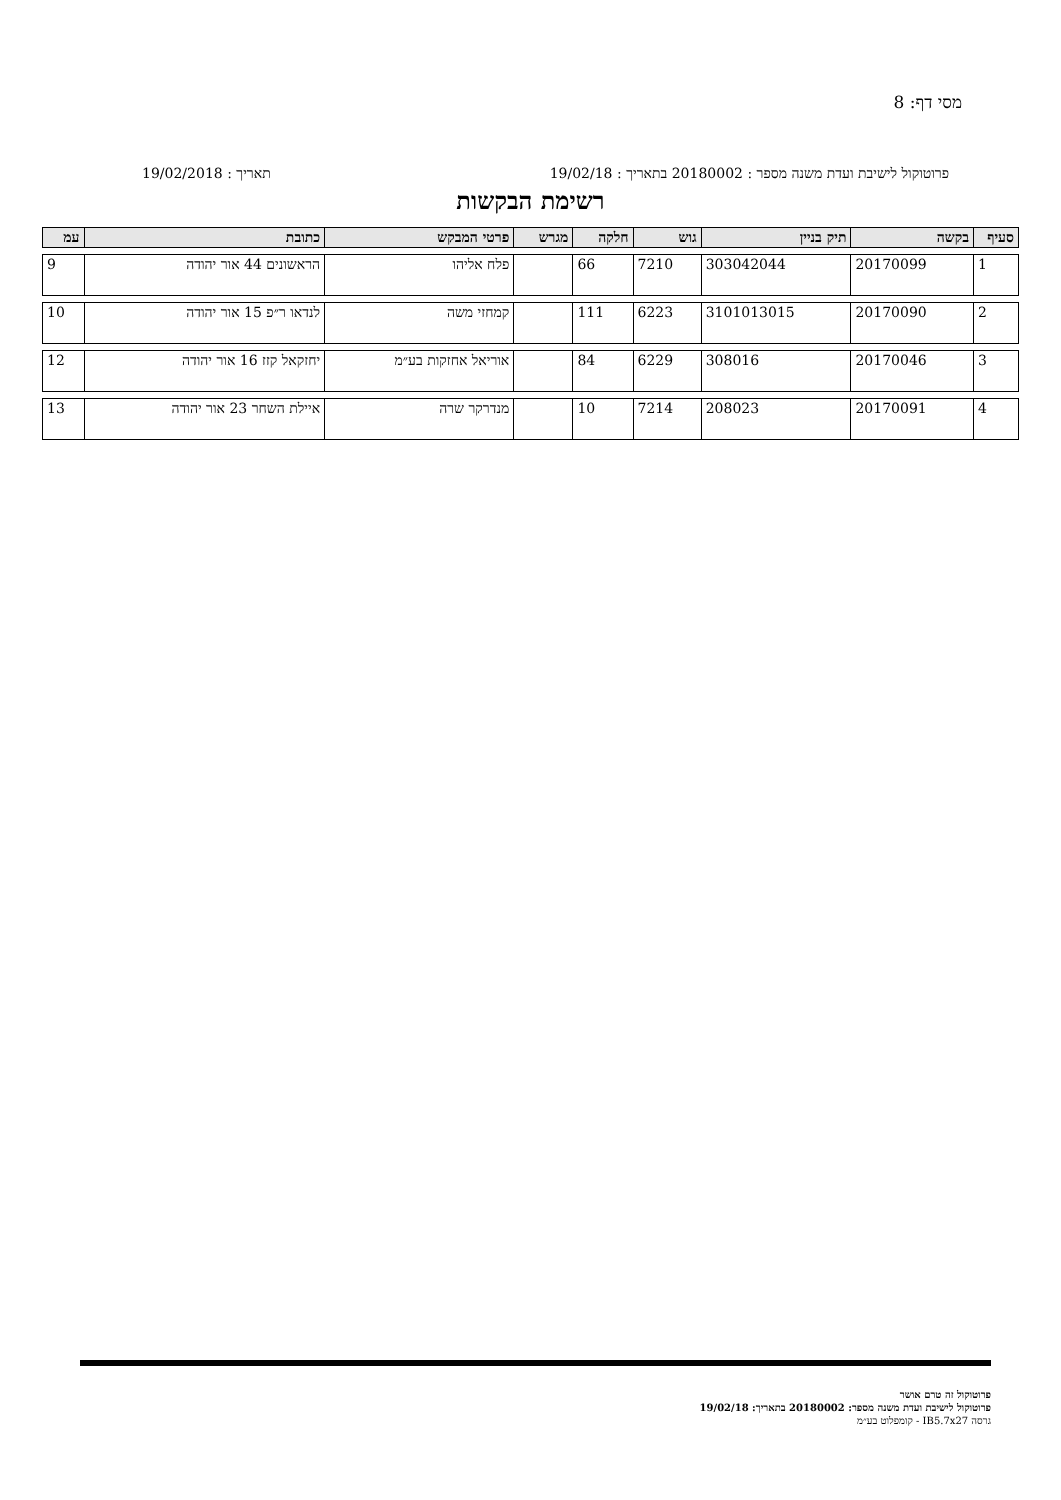מסי דף: 8
פרוטוקול לישיבת ועדת משנה מספר : 20180002 בתאריך : 19/02/18 תאריך : 19/02/2018
רשימת הבקשות
| סעיף | בקשה | תיק בניין | גוש | חלקה | מגרש | פרטי המבקש | כתובת | עמ |
| --- | --- | --- | --- | --- | --- | --- | --- | --- |
| 1 | 20170099 | 303042044 | 7210 | 66 | | פלח אליהו | הראשונים 44 אור יהודה | 9 |
| 2 | 20170090 | 3101013015 | 6223 | 111 | | קמחזי משה | לנדאו ר״פ 15 אור יהודה | 10 |
| 3 | 20170046 | 308016 | 6229 | 84 | | אוריאל אחזקות בע״מ | יחזקאל קזז 16 אור יהודה | 12 |
| 4 | 20170091 | 208023 | 7214 | 10 | | מנדרקר שרה | איילת השחר 23 אור יהודה | 13 |
פרוטוקול זה טרם אושר
פרוטוקול לישיבת ועדת משנה מספר: 20180002 בתאריך: 19/02/18
גרסה IB5.7x27 - קומפלוט בע״מ